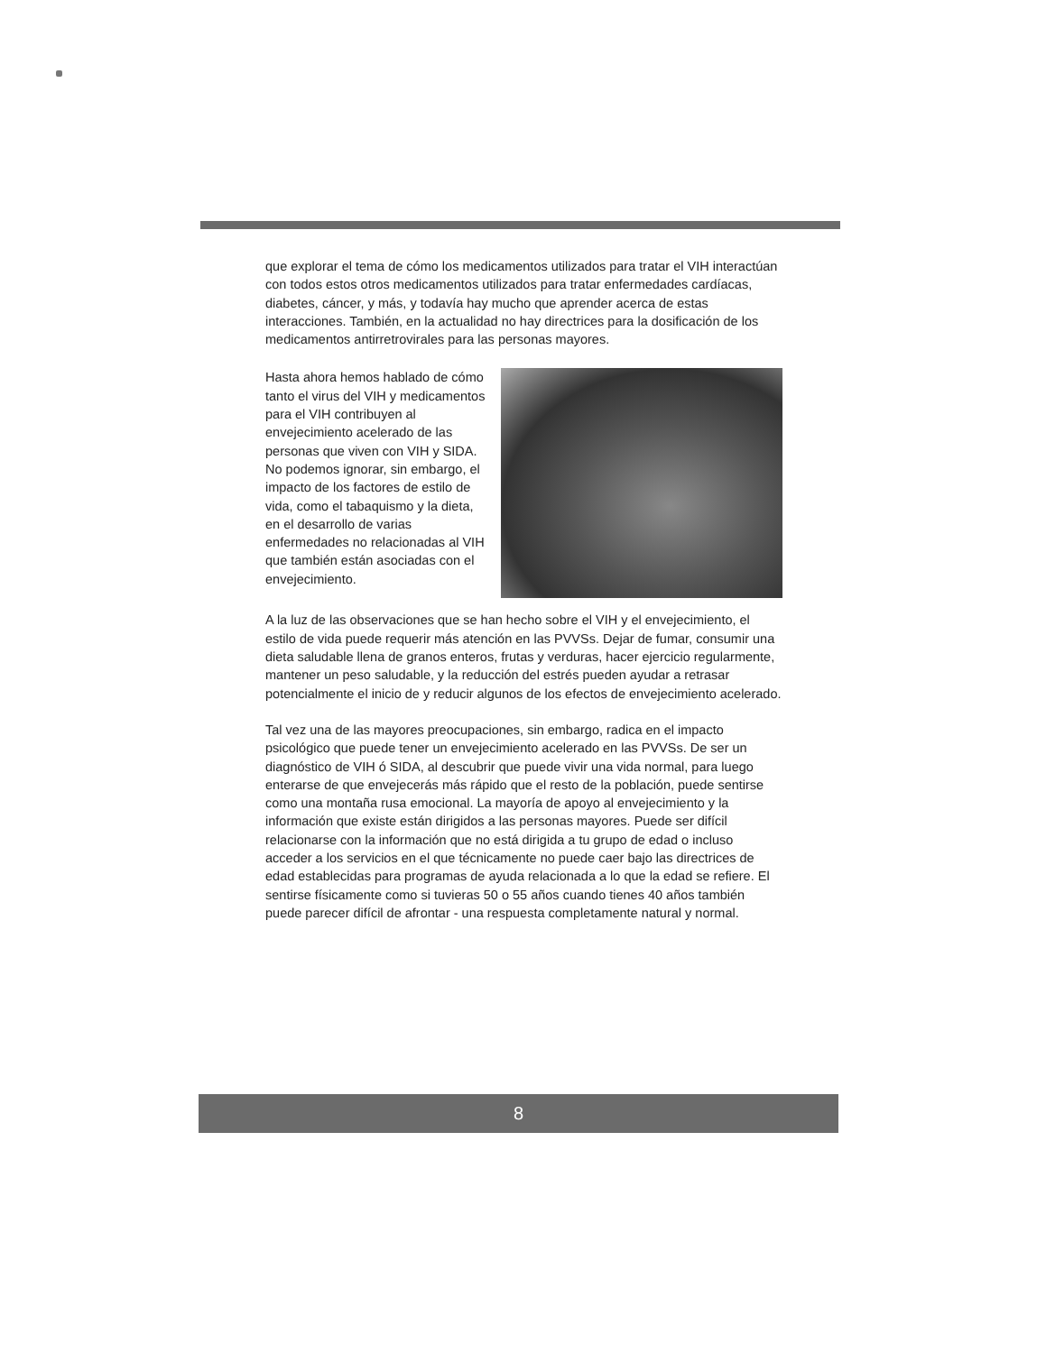que explorar el tema de cómo los medicamentos utilizados para tratar el VIH interactúan con todos estos otros medicamentos utilizados para tratar enfermedades cardíacas, diabetes, cáncer, y más, y todavía hay mucho que aprender acerca de estas interacciones. También, en la actualidad no hay directrices para la dosificación de los medicamentos antirretrovirales para las personas mayores.
Hasta ahora hemos hablado de cómo tanto el virus del VIH y medicamentos para el VIH contribuyen al envejecimiento acelerado de las personas que viven con VIH y SIDA. No podemos ignorar, sin embargo, el impacto de los factores de estilo de vida, como el tabaquismo y la dieta, en el desarrollo de varias enfermedades no relacionadas al VIH que también están asociadas con el envejecimiento.
A la luz de las observaciones que se han hecho sobre el VIH y el envejecimiento, el estilo de vida puede requerir más atención en las PVVSs. Dejar de fumar, consumir una dieta saludable llena de granos enteros, frutas y verduras, hacer ejercicio regularmente, mantener un peso saludable, y la reducción del estrés pueden ayudar a retrasar potencialmente el inicio de y reducir algunos de los efectos de envejecimiento acelerado.
Tal vez una de las mayores preocupaciones, sin embargo, radica en el impacto psicológico que puede tener un envejecimiento acelerado en las PVVSs. De ser un diagnóstico de VIH ó SIDA, al descubrir que puede vivir una vida normal, para luego enterarse de que envejecerás más rápido que el resto de la población, puede sentirse como una montaña rusa emocional. La mayoría de apoyo al envejecimiento y la información que existe están dirigidos a las personas mayores. Puede ser difícil relacionarse con la información que no está dirigida a tu grupo de edad o incluso acceder a los servicios en el que técnicamente no puede caer bajo las directrices de edad establecidas para programas de ayuda relacionada a lo que la edad se refiere. El sentirse físicamente como si tuvieras 50 o 55 años cuando tienes 40 años también puede parecer difícil de afrontar - una respuesta completamente natural y normal.
8